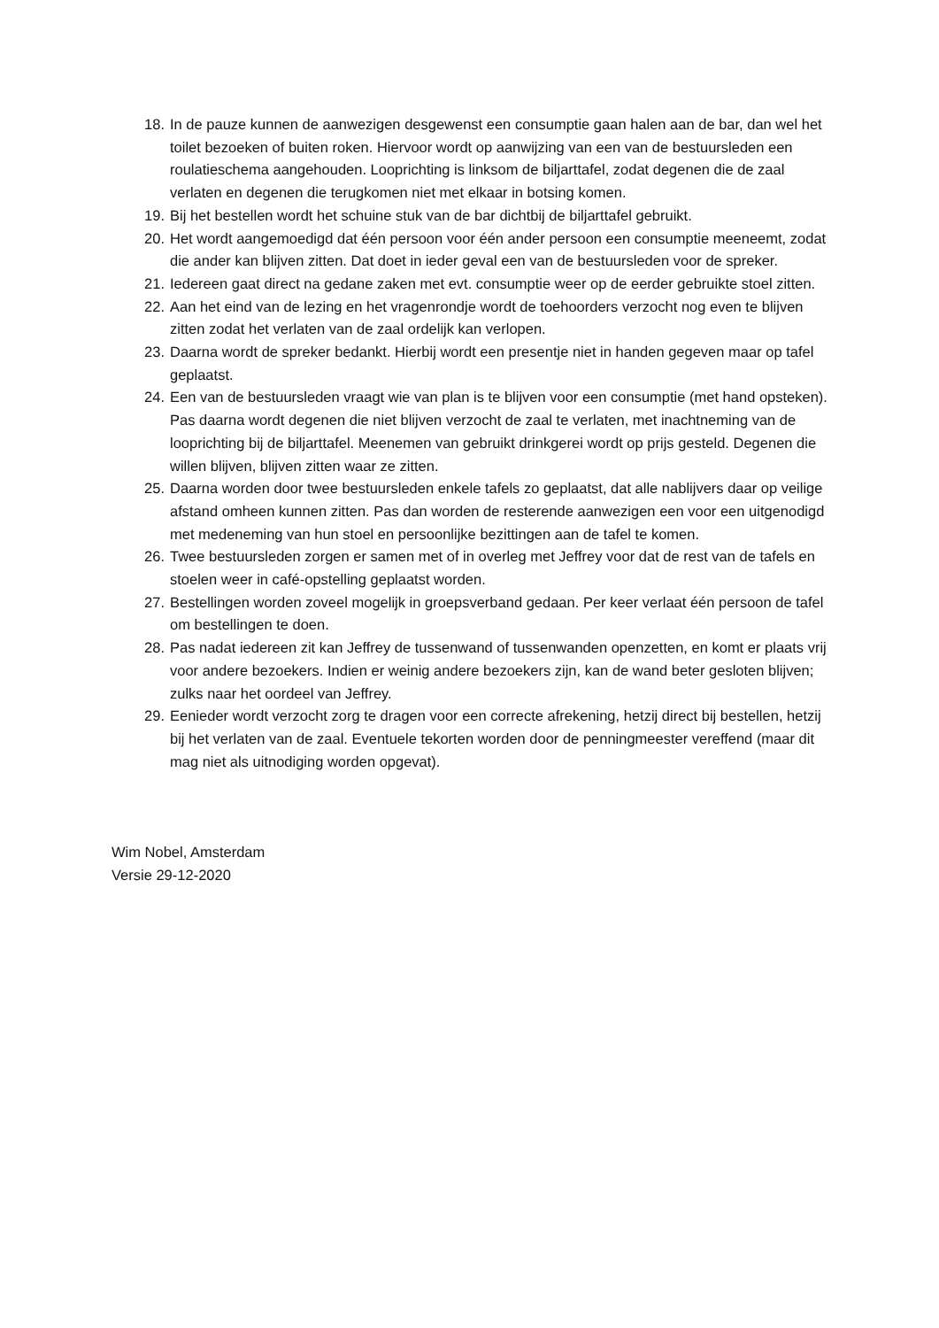18. In de pauze kunnen de aanwezigen desgewenst een consumptie gaan halen aan de bar, dan wel het toilet bezoeken of buiten roken. Hiervoor wordt op aanwijzing van een van de bestuursleden een roulatieschema aangehouden. Looprichting is linksom de biljarttafel, zodat degenen die de zaal verlaten en degenen die terugkomen niet met elkaar in botsing komen.
19. Bij het bestellen wordt het schuine stuk van de bar dichtbij de biljarttafel gebruikt.
20. Het wordt aangemoedigd dat één persoon voor één ander persoon een consumptie meeneemt, zodat die ander kan blijven zitten. Dat doet in ieder geval een van de bestuursleden voor de spreker.
21. Iedereen gaat direct na gedane zaken met evt. consumptie weer op de eerder gebruikte stoel zitten.
22. Aan het eind van de lezing en het vragenrondje wordt de toehoorders verzocht nog even te blijven zitten zodat het verlaten van de zaal ordelijk kan verlopen.
23. Daarna wordt de spreker bedankt. Hierbij wordt een presentje niet in handen gegeven maar op tafel geplaatst.
24. Een van de bestuursleden vraagt wie van plan is te blijven voor een consumptie (met hand opsteken). Pas daarna wordt degenen die niet blijven verzocht de zaal te verlaten, met inachtneming van de looprichting bij de biljarttafel. Meenemen van gebruikt drinkgerei wordt op prijs gesteld. Degenen die willen blijven, blijven zitten waar ze zitten.
25. Daarna worden door twee bestuursleden enkele tafels zo geplaatst, dat alle nablijvers daar op veilige afstand omheen kunnen zitten. Pas dan worden de resterende aanwezigen een voor een uitgenodigd met medeneming van hun stoel en persoonlijke bezittingen aan de tafel te komen.
26. Twee bestuursleden zorgen er samen met of in overleg met Jeffrey voor dat de rest van de tafels en stoelen weer in café-opstelling geplaatst worden.
27. Bestellingen worden zoveel mogelijk in groepsverband gedaan. Per keer verlaat één persoon de tafel om bestellingen te doen.
28. Pas nadat iedereen zit kan Jeffrey de tussenwand of tussenwanden openzetten, en komt er plaats vrij voor andere bezoekers. Indien er weinig andere bezoekers zijn, kan de wand beter gesloten blijven; zulks naar het oordeel van Jeffrey.
29. Eenieder wordt verzocht zorg te dragen voor een correcte afrekening, hetzij direct bij bestellen, hetzij bij het verlaten van de zaal. Eventuele tekorten worden door de penningmeester vereffend (maar dit mag niet als uitnodiging worden opgevat).
Wim Nobel, Amsterdam
Versie 29-12-2020